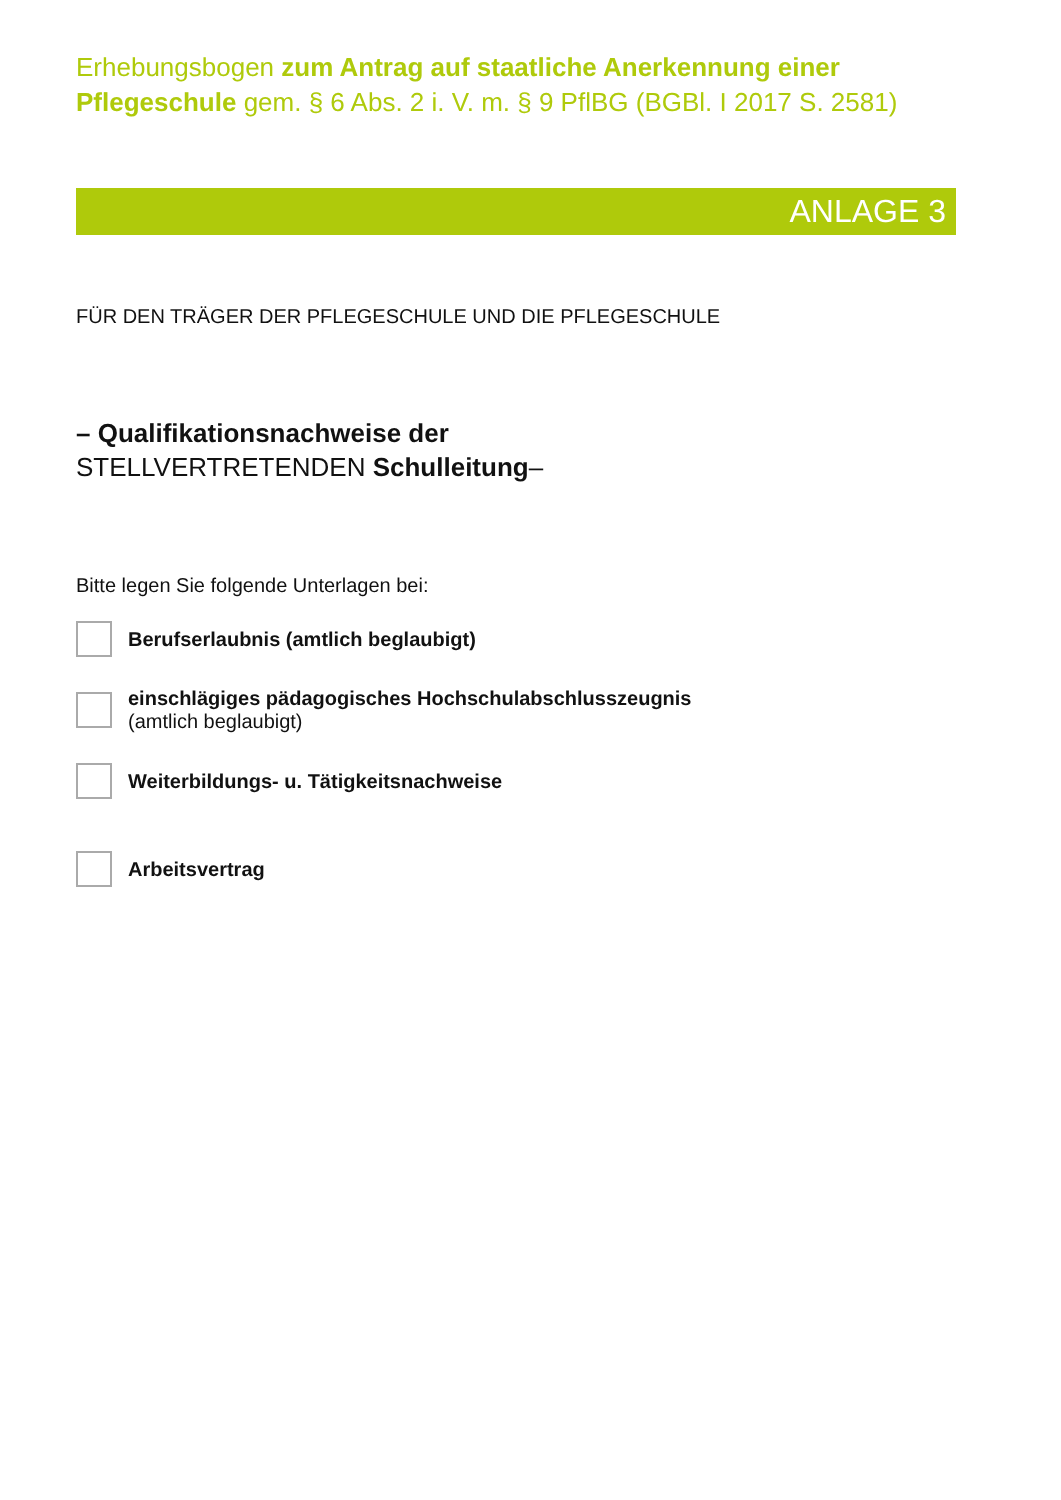Erhebungsbogen zum Antrag auf staatliche Anerkennung einer Pflegeschule gem. § 6 Abs. 2 i. V. m. § 9 PflBG (BGBl. I 2017 S. 2581)
ANLAGE 3
FÜR DEN TRÄGER DER PFLEGESCHULE UND DIE PFLEGESCHULE
– Qualifikationsnachweise der
STELLVERTRETENDEN Schulleitung–
Bitte legen Sie folgende Unterlagen bei:
Berufserlaubnis (amtlich beglaubigt)
einschlägiges pädagogisches Hochschulabschlusszeugnis
(amtlich beglaubigt)
Weiterbildungs- u. Tätigkeitsnachweise
Arbeitsvertrag